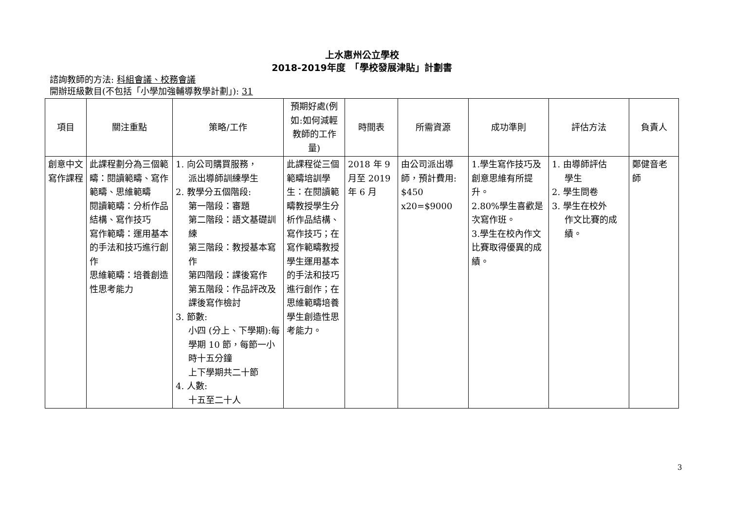上水惠州公立學校
2018-2019年度　「學校發展津貼」計劃書
諮詢教師的方法: 科組會議、校務會議
開辦班級數目(不包括「小學加強輔導教學計劃」): 31
| 項目 | 關注重點 | 策略/工作 | 預期好處(例如:如何減輕教師的工作量) | 時間表 | 所需資源 | 成功準則 | 評估方法 | 負責人 |
| --- | --- | --- | --- | --- | --- | --- | --- | --- |
| 創意中文寫作課程 | 此課程劃分為三個範疇：閱讀範疇、寫作範疇、思維範疇 閱讀範疇：分析作品結構、寫作技巧 寫作範疇：運用基本的手法和技巧進行創作 思維範疇：培養創造性思考能力 | 1. 向公司購買服務， 派出導師訓練學生 2. 教學分五個階段: 第一階段：審題 第二階段：語文基礎訓練 第三階段：教授基本寫作 第四階段：課後寫作 第五階段：作品評改及課後寫作檢討 3. 節數: 小四 (分上、下學期):每學期 10 節，每節一小時十五分鐘 上下學期共二十節 4. 人數: 十五至二十人 | 此課程從三個範疇培訓學生：在閱讀範疇教授學生分析作品結構、寫作技巧；在寫作範疇教授學生運用基本的手法和技巧進行創作；在思維範疇培養學生創造性思考能力。 | 2018 年 9 月至 2019 年 6 月 | 由公司派出導師，預計費用: $450 x20=$9000 | 1.學生寫作技巧及創意思維有所提升。 2.80%學生喜歡是次寫作班。 3.學生在校內作文比賽取得優異的成績。 | 1. 由導師評估 學生 2. 學生問卷 3. 學生在校外 作文比賽的成績。 | 鄭健音老師 |
3